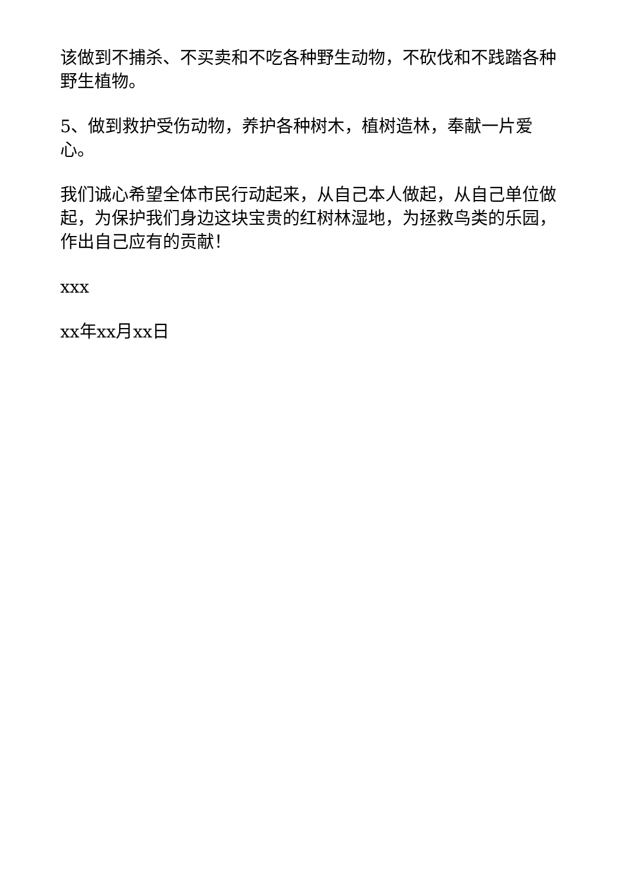该做到不捕杀、不买卖和不吃各种野生动物，不砍伐和不践踏各种野生植物。
5、做到救护受伤动物，养护各种树木，植树造林，奉献一片爱心。
我们诚心希望全体市民行动起来，从自己本人做起，从自己单位做起，为保护我们身边这块宝贵的红树林湿地，为拯救鸟类的乐园，作出自己应有的贡献！
xxx
xx年xx月xx日